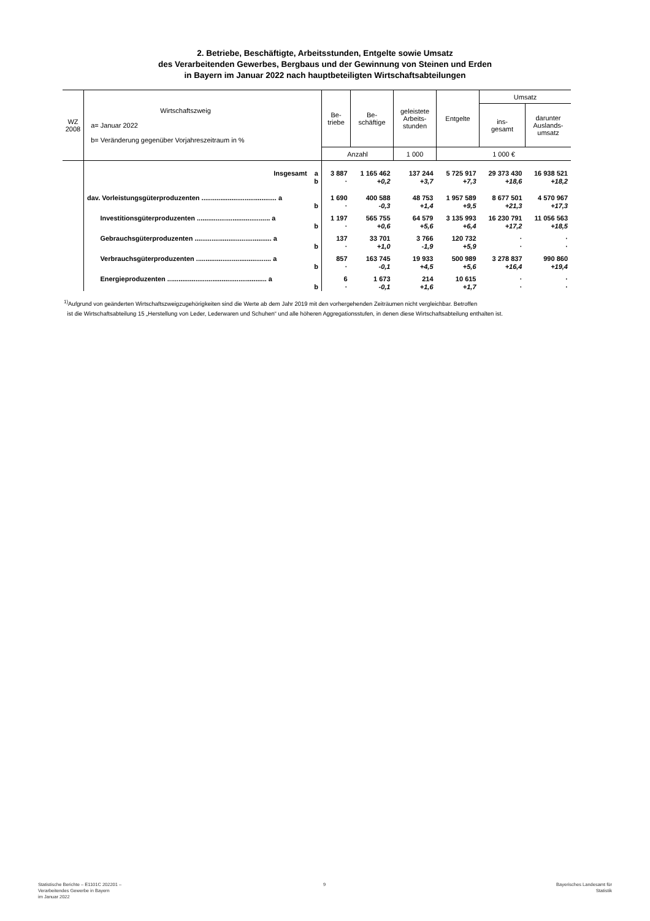2. Betriebe, Beschäftigte, Arbeitsstunden, Entgelte sowie Umsatz
des Verarbeitenden Gewerbes, Bergbaus und der Gewinnung von Steinen und Erden
in Bayern im Januar 2022 nach hauptbeteiligten Wirtschaftsabteilungen
| WZ 2008 | Wirtschaftszweig a= Januar 2022 b= Veränderung gegenüber Vorjahreszeitraum in % | Be- triebe | Be- schäftige | geleistete Arbeits- stunden | Entgelte | Umsatz | |
| --- | --- | --- | --- | --- | --- | --- | --- |
| | | | | | | ins- gesamt | darunter Auslands- umsatz |
| | | Anzahl | | 1 000 | 1 000 € | | |
| | Insgesamt a b | 3 887 · | 1 165 462 +0,2 | 137 244 +3,7 | 5 725 917 +7,3 | 29 373 430 +18,6 | 16 938 521 +18,2 |
| | dav. Vorleistungsgüterproduzenten ........................................ a b | 1 690 · | 400 588 -0,3 | 48 753 +1,4 | 1 957 589 +9,5 | 8 677 501 +21,3 | 4 570 967 +17,3 |
| | Investitionsgüterproduzenten ....................................... a b | 1 197 · | 565 755 +0,6 | 64 579 +5,6 | 3 135 993 +6,4 | 16 230 791 +17,2 | 11 056 563 +18,5 |
| | Gebrauchsgüterproduzenten ......................................... a b | 137 · | 33 701 +1,0 | 3 766 -1,9 | 120 732 +5,9 | · · | · · |
| | Verbrauchsgüterproduzenten ........................................ a b | 857 · | 163 745 -0,1 | 19 933 +4,5 | 500 989 +5,6 | 3 278 837 +16,4 | 990 860 +19,4 |
| | Energieproduzenten ..................................................... a b | 6 · | 1 673 -0,1 | 214 +1,6 | 10 615 +1,7 | · · | · · |
<sup>1)</sup> Aufgrund von geänderten Wirtschaftszweigzugehörigkeiten sind die Werte ab dem Jahr 2019 mit den vorhergehenden Zeiträumen nicht vergleichbar. Betroffen
ist die Wirtschaftsabteilung 15 „Herstellung von Leder, Lederwaren und Schuhen“ und alle höheren Aggregationsstufen, in denen diese Wirtschaftsabteilung enthalten ist.
Statistische Berichte – E1101C 202201 –
Verarbeitendes Gewerbe in Bayern
im Januar 2022
9
Bayerisches Landesamt für
Statistik